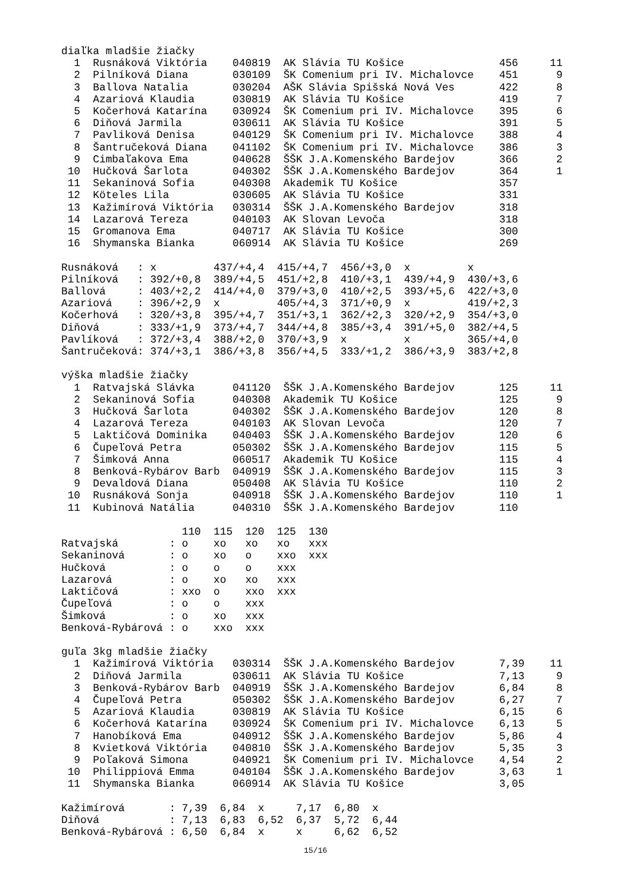diaľka mladšie žiačky
| 1 | Rusnáková Viktória | 040819 | AK Slávia TU Košice | 456 | 11 |
| 2 | Pilníková Diana | 030109 | ŠK Comenium pri IV. Michalovce | 451 | 9 |
| 3 | Ballova Natalia | 030204 | AŠK Slávia Spišská Nová Ves | 422 | 8 |
| 4 | Azariová Klaudia | 030819 | AK Slávia TU Košice | 419 | 7 |
| 5 | Kočerhová Katarína | 030924 | ŠK Comenium pri IV. Michalovce | 395 | 6 |
| 6 | Diňová Jarmila | 030611 | AK Slávia TU Košice | 391 | 5 |
| 7 | Pavliková Denisa | 040129 | ŠK Comenium pri IV. Michalovce | 388 | 4 |
| 8 | Šantručeková Diana | 041102 | ŠK Comenium pri IV. Michalovce | 386 | 3 |
| 9 | Cimbaľakova Ema | 040628 | ŠŠK J.A.Komenského Bardejov | 366 | 2 |
| 10 | Hučková Šarlota | 040302 | ŠŠK J.A.Komenského Bardejov | 364 | 1 |
| 11 | Sekaninová Sofia | 040308 | Akademik TU Košice | 357 | |
| 12 | Köteles Lila | 030605 | AK Slávia TU Košice | 331 | |
| 13 | Kažimírová Viktória | 030314 | ŠŠK J.A.Komenského Bardejov | 318 | |
| 14 | Lazarová Tereza | 040103 | AK Slovan Levoča | 318 | |
| 15 | Gromanova Ema | 040717 | AK Slávia TU Košice | 300 | |
| 16 | Shymanska Bianka | 060914 | AK Slávia TU Košice | 269 | |
| Rusnáková : | x | 437/+4,4 | 415/+4,7 | 456/+3,0 | x | x |
| Pilníková : | 392/+0,8 | 389/+4,5 | 451/+2,8 | 410/+3,1 | 439/+4,9 | 430/+3,6 |
| Ballová : | 403/+2,2 | 414/+4,0 | 379/+3,0 | 410/+2,5 | 393/+5,6 | 422/+3,0 |
| Azariová : | 396/+2,9 | x | 405/+4,3 | 371/+0,9 | x | 419/+2,3 |
| Kočerhová : | 320/+3,8 | 395/+4,7 | 351/+3,1 | 362/+2,3 | 320/+2,9 | 354/+3,0 |
| Diňová : | 333/+1,9 | 373/+4,7 | 344/+4,8 | 385/+3,4 | 391/+5,0 | 382/+4,5 |
| Pavlíková : | 372/+3,4 | 388/+2,0 | 370/+3,9 | x | x | 365/+4,0 |
| Šantručeková: | 374/+3,1 | 386/+3,8 | 356/+4,5 | 333/+1,2 | 386/+3,9 | 383/+2,8 |
výška mladšie žiačky
| 1 | Ratvajská Slávka | 041120 | ŠŠK J.A.Komenského Bardejov | 125 | 11 |
| 2 | Sekaninová Sofia | 040308 | Akademik TU Košice | 125 | 9 |
| 3 | Hučková Šarlota | 040302 | ŠŠK J.A.Komenského Bardejov | 120 | 8 |
| 4 | Lazarová Tereza | 040103 | AK Slovan Levoča | 120 | 7 |
| 5 | Laktičová Dominika | 040403 | ŠŠK J.A.Komenského Bardejov | 120 | 6 |
| 6 | Čupeľová Petra | 050302 | ŠŠK J.A.Komenského Bardejov | 115 | 5 |
| 7 | Šimková Anna | 060517 | Akademik TU Košice | 115 | 4 |
| 8 | Benková-Rybárov Barb | 040919 | ŠŠK J.A.Komenského Bardejov | 115 | 3 |
| 9 | Devaldová Diana | 050408 | AK Slávia TU Košice | 110 | 2 |
| 10 | Rusnáková Sonja | 040918 | ŠŠK J.A.Komenského Bardejov | 110 | 1 |
| 11 | Kubinová Natália | 040310 | ŠŠK J.A.Komenského Bardejov | 110 | |
| | 110 | 115 | 120 | 125 | 130 |
| --- | --- | --- | --- | --- | --- |
| Ratvajská : | o | xo | xo | xo | xxx |
| Sekaninová : | o | xo | o | xxo | xxx |
| Hučková : | o | o | o | xxx | |
| Lazarová : | o | xo | xo | xxx | |
| Laktičová : | xxo | o | xxo | xxx | |
| Čupeľová : | o | o | xxx | | |
| Šimková : | o | xo | xxx | | |
| Benková-Rybárová : | o | xxo | xxx | | |
guľa 3kg mladšie žiačky
| 1 | Kažimírová Viktória | 030314 | ŠŠK J.A.Komenského Bardejov | 7,39 | 11 |
| 2 | Diňová Jarmila | 030611 | AK Slávia TU Košice | 7,13 | 9 |
| 3 | Benková-Rybárov Barb | 040919 | ŠŠK J.A.Komenského Bardejov | 6,84 | 8 |
| 4 | Čupeľová Petra | 050302 | ŠŠK J.A.Komenského Bardejov | 6,27 | 7 |
| 5 | Azariová Klaudia | 030819 | AK Slávia TU Košice | 6,15 | 6 |
| 6 | Kočerhová Katarína | 030924 | ŠK Comenium pri IV. Michalovce | 6,13 | 5 |
| 7 | Hanobíková Ema | 040912 | ŠŠK J.A.Komenského Bardejov | 5,86 | 4 |
| 8 | Kvietková Viktória | 040810 | ŠŠK J.A.Komenského Bardejov | 5,35 | 3 |
| 9 | Poľaková Simona | 040921 | ŠK Comenium pri IV. Michalovce | 4,54 | 2 |
| 10 | Philippiová Emma | 040104 | ŠŠK J.A.Komenského Bardejov | 3,63 | 1 |
| 11 | Shymanska Bianka | 060914 | AK Slávia TU Košice | 3,05 | |
| Kažimírová : | 7,39 | 6,84 | x | 7,17 | 6,80 | x |
| Diňová : | 7,13 | 6,83 | 6,52 | 6,37 | 5,72 | 6,44 |
| Benková-Rybárová : | 6,50 | 6,84 | x | x | 6,62 | 6,52 |
15/16